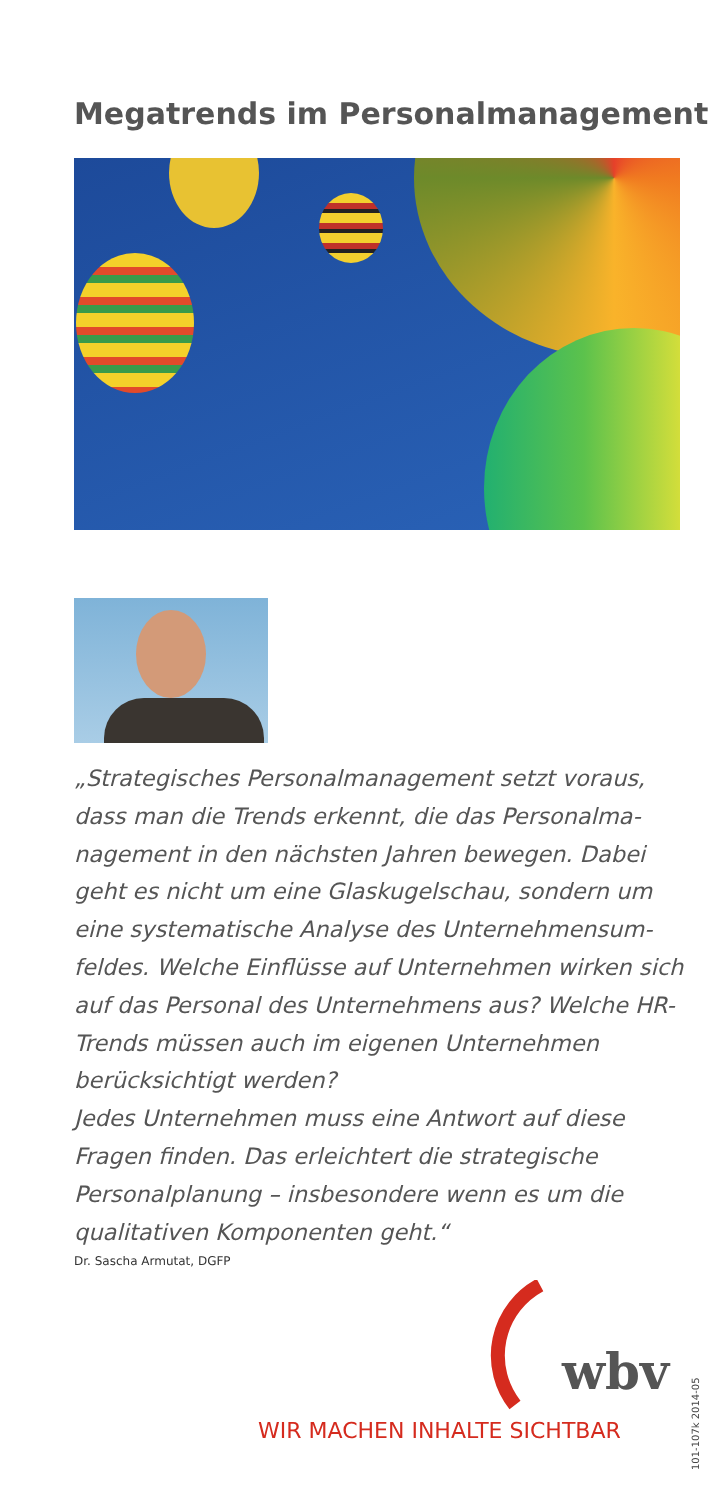Megatrends im Personalmanagement
„Strategisches Personalmanagement setzt voraus, dass man die Trends erkennt, die das Personalma­nagement in den nächsten Jahren bewegen. Dabei geht es nicht um eine Glaskugelschau, sondern um eine systematische Analyse des Unternehmensum­feldes. Welche Einflüsse auf Unternehmen wirken sich auf das Personal des Unternehmens aus? Welche HR-Trends müssen auch im eigenen Unternehmen berücksichtigt werden?
Jedes Unternehmen muss eine Antwort auf diese Fragen finden. Das erleichtert die strategische Personalplanung – insbesondere wenn es um die qualitativen Komponenten geht.“
Dr. Sascha Armutat, DGFP
wbv
WIR MACHEN INHALTE SICHTBAR
101-107k 2014-05